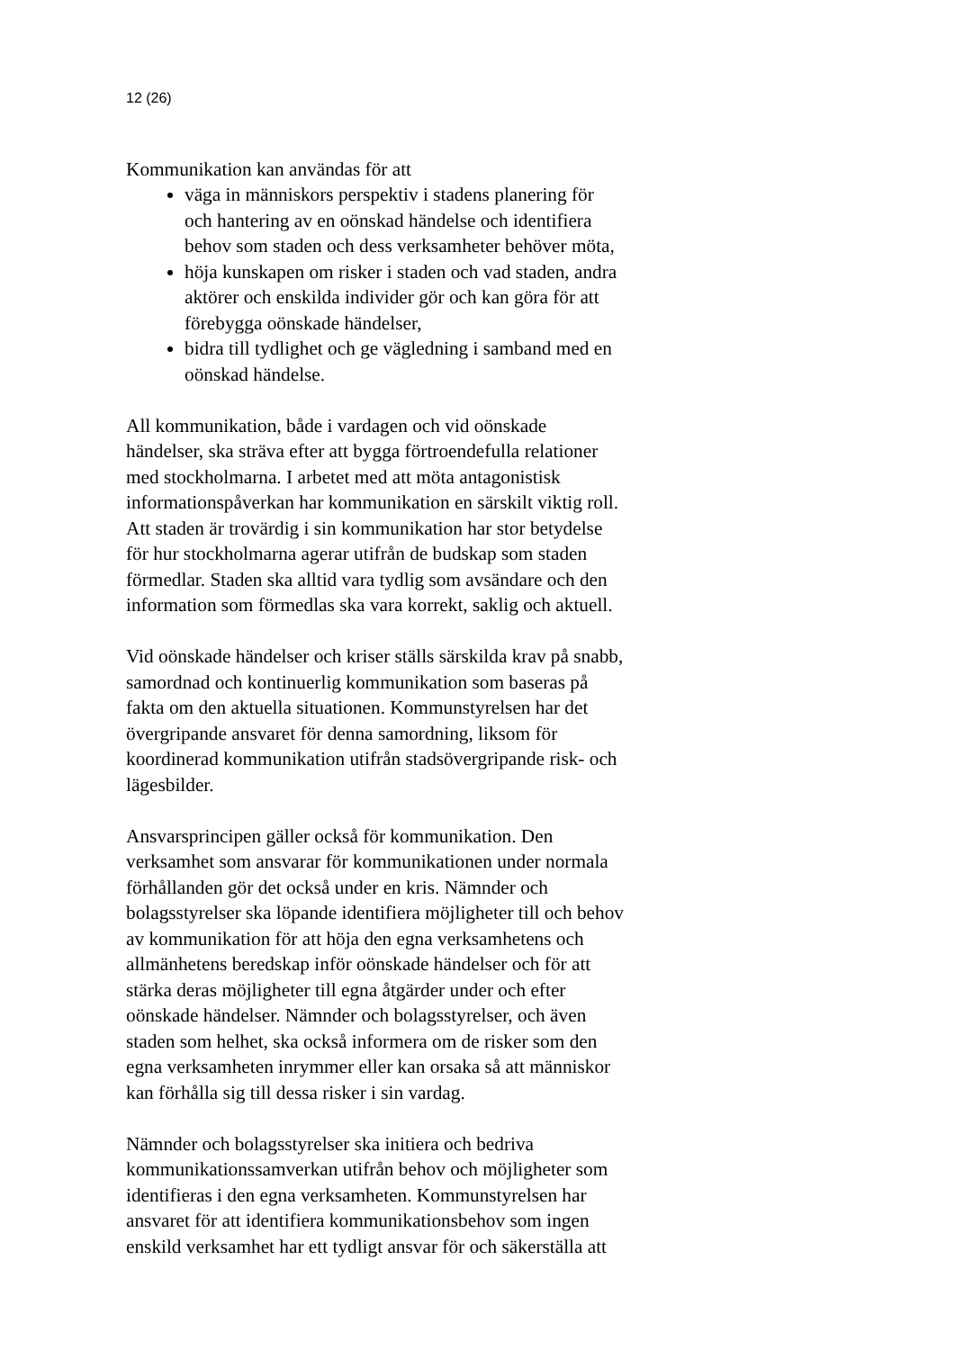12 (26)
Kommunikation kan användas för att
väga in människors perspektiv i stadens planering för och hantering av en oönskad händelse och identifiera behov som staden och dess verksamheter behöver möta,
höja kunskapen om risker i staden och vad staden, andra aktörer och enskilda individer gör och kan göra för att förebygga oönskade händelser,
bidra till tydlighet och ge vägledning i samband med en oönskad händelse.
All kommunikation, både i vardagen och vid oönskade händelser, ska sträva efter att bygga förtroendefulla relationer med stockholmarna. I arbetet med att möta antagonistisk informationspåverkan har kommunikation en särskilt viktig roll. Att staden är trovärdig i sin kommunikation har stor betydelse för hur stockholmarna agerar utifrån de budskap som staden förmedlar. Staden ska alltid vara tydlig som avsändare och den information som förmedlas ska vara korrekt, saklig och aktuell.
Vid oönskade händelser och kriser ställs särskilda krav på snabb, samordnad och kontinuerlig kommunikation som baseras på fakta om den aktuella situationen. Kommunstyrelsen har det övergripande ansvaret för denna samordning, liksom för koordinerad kommunikation utifrån stadsövergripande risk- och lägesbilder.
Ansvarsprincipen gäller också för kommunikation. Den verksamhet som ansvarar för kommunikationen under normala förhållanden gör det också under en kris. Nämnder och bolagsstyrelser ska löpande identifiera möjligheter till och behov av kommunikation för att höja den egna verksamhetens och allmänhetens beredskap inför oönskade händelser och för att stärka deras möjligheter till egna åtgärder under och efter oönskade händelser. Nämnder och bolagsstyrelser, och även staden som helhet, ska också informera om de risker som den egna verksamheten inrymmer eller kan orsaka så att människor kan förhålla sig till dessa risker i sin vardag.
Nämnder och bolagsstyrelser ska initiera och bedriva kommunikationssamverkan utifrån behov och möjligheter som identifieras i den egna verksamheten. Kommunstyrelsen har ansvaret för att identifiera kommunikationsbehov som ingen enskild verksamhet har ett tydligt ansvar för och säkerställa att